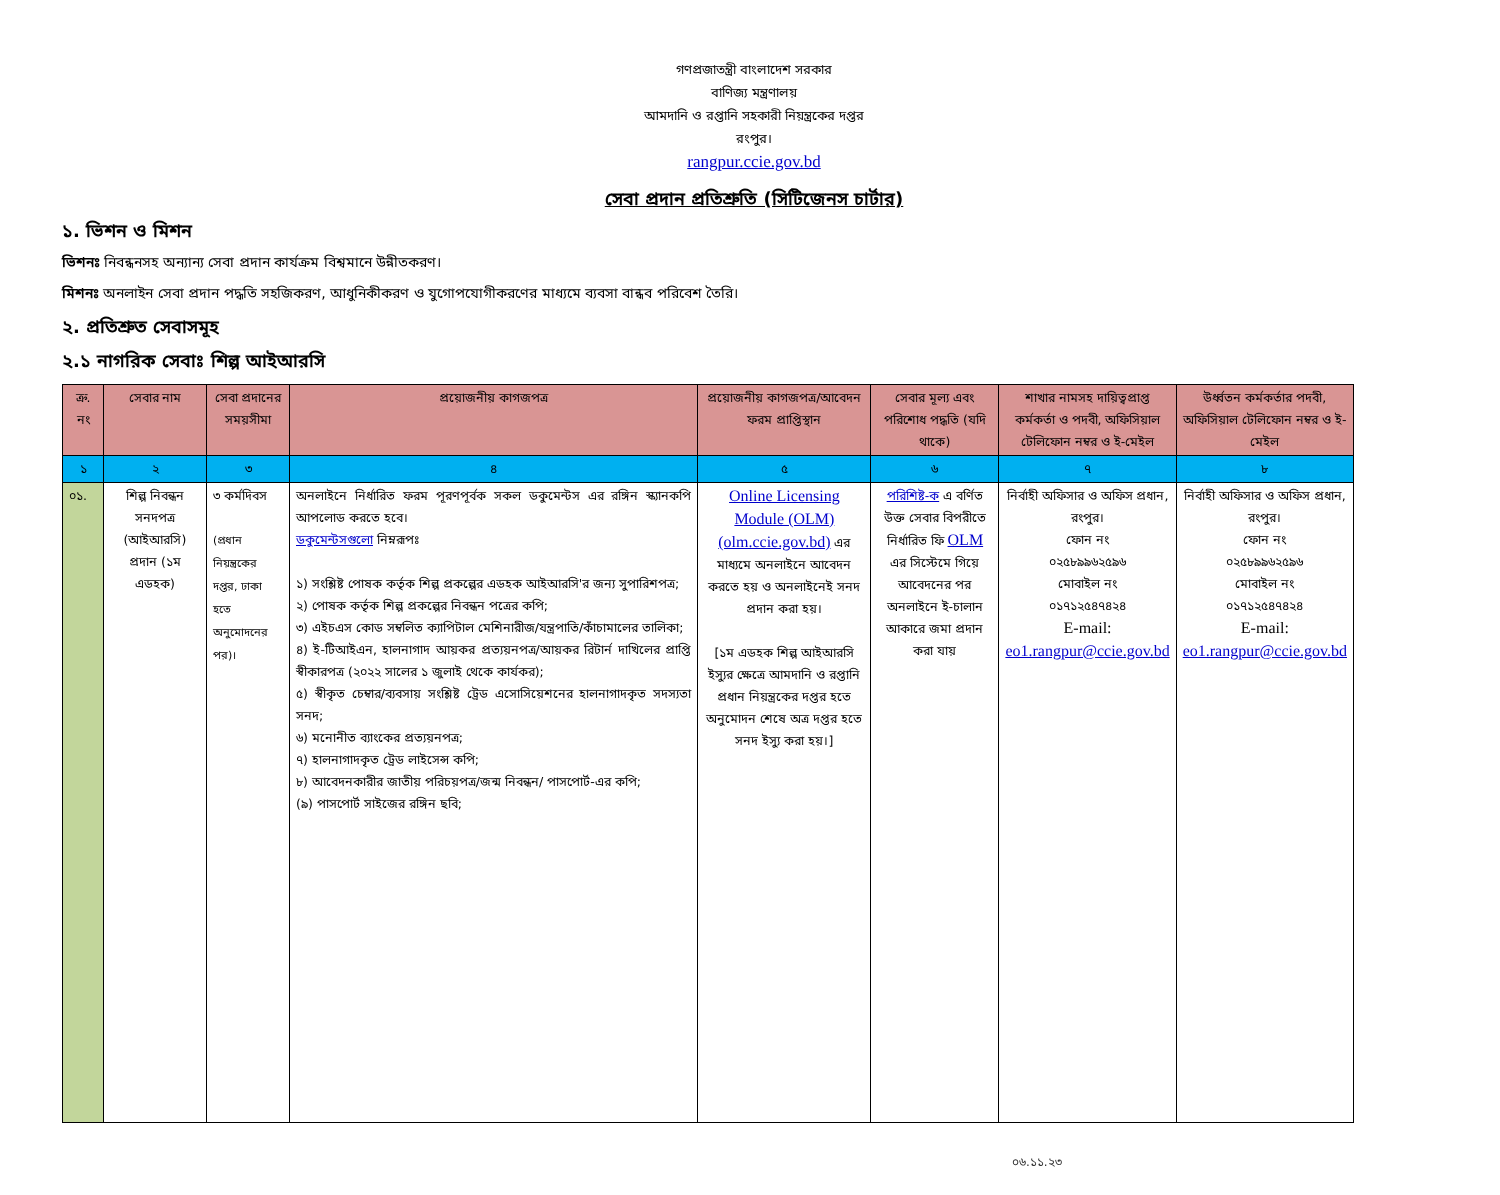গণপ্রজাতন্ত্রী বাংলাদেশ সরকার
বাণিজ্য মন্ত্রণালয়
আমদানি ও রপ্তানি সহকারী নিয়ন্ত্রকের দপ্তর
রংপুর।
rangpur.ccie.gov.bd
সেবা প্রদান প্রতিশ্রুতি (সিটিজেনস চার্টার)
১. ভিশন ও মিশন
ভিশনঃ নিবন্ধনসহ অন্যান্য সেবা প্রদান কার্যক্রম বিশ্বমানে উন্নীতকরণ।
মিশনঃ অনলাইন সেবা প্রদান পদ্ধতি সহজিকরণ, আধুনিকীকরণ ও যুগোপযোগীকরণের মাধ্যমে ব্যবসা বান্ধব পরিবেশ তৈরি।
২. প্রতিশ্রুত সেবাসমূহ
২.১ নাগরিক সেবাঃ শিল্প আইআরসি
| ক্র. নং | সেবার নাম | সেবা প্রদানের সময়সীমা | প্রয়োজনীয় কাগজপত্র | প্রয়োজনীয় কাগজপত্র/আবেদন ফরম প্রাপ্তিস্থান | সেবার মূল্য এবং পরিশোধ পদ্ধতি (যদি থাকে) | শাখার নামসহ দায়িত্বপ্রাপ্ত কর্মকর্তা ও পদবী, অফিসিয়াল টেলিফোন নম্বর ও ই-মেইল | উর্ধ্বতন কর্মকর্তার পদবী, অফিসিয়াল টেলিফোন নম্বর ও ই-মেইল |
| --- | --- | --- | --- | --- | --- | --- | --- |
| ১ | ২ | ৩ | ৪ | ৫ | ৬ | ৭ | ৮ |
| ০১. | শিল্প নিবন্ধন সনদপত্র (আইআরসি) প্রদান (১ম এডহক) | ৩ কর্মদিবস (প্রধান নিয়ন্ত্রকের দপ্তর, ঢাকা হতে অনুমোদনের পর)। | অনলাইনে নির্ধারিত ফরম পূরণপূর্বক সকল ডকুমেন্টস এর রঙ্গিন স্ক্যানকপি আপলোড করতে হবে। ডকুমেন্টসগুলো নিম্নরূপঃ ১) সংশ্লিষ্ট পোষক কর্তৃক শিল্প প্রকল্পের এডহক আইআরসি'র জন্য সুপারিশপত্র; ২) পোষক কর্তৃক শিল্প প্রকল্পের নিবন্ধন পত্রের কপি; ৩) এইচএস কোড সম্বলিত ক্যাপিটাল মেশিনারীজ/যন্ত্রপাতি/কাঁচামালের তালিকা; ৪) ই-টিআইএন, হালনাগাদ আয়কর প্রত্যয়নপত্র/আয়কর রিটার্ন দাখিলের প্রাপ্তি স্বীকারপত্র (২০২২ সালের ১ জুলাই থেকে কার্যকর); ৫) স্বীকৃত চেম্বার/ব্যবসায় সংশ্লিষ্ট ট্রেড এসোসিয়েশনের হালনাগাদকৃত সদস্যতা সনদ; ৬) মনোনীত ব্যাংকের প্রত্যয়নপত্র; ৭) হালনাগাদকৃত ট্রেড লাইসেন্স কপি; ৮) আবেদনকারীর জাতীয় পরিচয়পত্র/জন্ম নিবন্ধন/ পাসপোর্ট-এর কপি; (৯) পাসপোর্ট সাইজের রঙ্গিন ছবি; | Online Licensing Module (OLM) (olm.ccie.gov.bd) এর মাধ্যমে অনলাইনে আবেদন করতে হয় ও অনলাইনেই সনদ প্রদান করা হয়। [১ম এডহক শিল্প আইআরসি ইস্যুর ক্ষেত্রে আমদানি ও রপ্তানি প্রধান নিয়ন্ত্রকের দপ্তর হতে অনুমোদন শেষে অত্র দপ্তর হতে সনদ ইস্যু করা হয়।] | পরিশিষ্ট-ক এ বর্ণিত উক্ত সেবার বিপরীতে নির্ধারিত ফি OLM এর সিস্টেমে গিয়ে আবেদনের পর অনলাইনে ই-চালান আকারে জমা প্রদান করা যায় | নির্বাহী অফিসার ও অফিস প্রধান, রংপুর। ফোন নং ০২৫৮৯৯৬২৫৯৬ মোবাইল নং ০১৭১২৫৪৭৪২৪ E-mail: eo1.rangpur@ccie.gov.bd | নির্বাহী অফিসার ও অফিস প্রধান, রংপুর। ফোন নং ০২৫৮৯৯৬২৫৯৬ মোবাইল নং ০১৭১২৫৪৭৪২৪ E-mail: eo1.rangpur@ccie.gov.bd |
০৬.১১.২৩